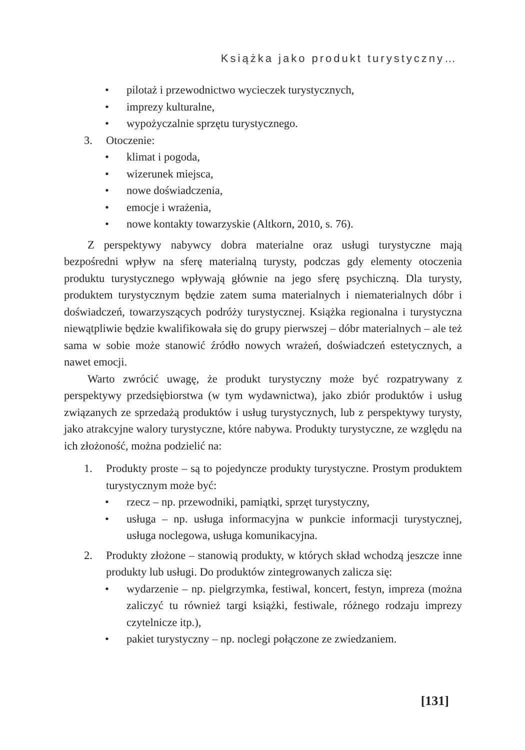Książka jako produkt turystyczny…
• pilotaż i przewodnictwo wycieczek turystycznych,
• imprezy kulturalne,
• wypożyczalnie sprzętu turystycznego.
3. Otoczenie:
• klimat i pogoda,
• wizerunek miejsca,
• nowe doświadczenia,
• emocje i wrażenia,
• nowe kontakty towarzyskie (Altkorn, 2010, s. 76).
Z perspektywy nabywcy dobra materialne oraz usługi turystyczne mają bezpośredni wpływ na sferę materialną turysty, podczas gdy elementy otoczenia produktu turystycznego wpływają głównie na jego sferę psychiczną. Dla turysty, produktem turystycznym będzie zatem suma materialnych i niematerialnych dóbr i doświadczeń, towarzyszących podróży turystycznej. Książka regionalna i turystyczna niewątpliwie będzie kwalifikowała się do grupy pierwszej – dóbr materialnych – ale też sama w sobie może stanowić źródło nowych wrażeń, doświadczeń estetycznych, a nawet emocji.
Warto zwrócić uwagę, że produkt turystyczny może być rozpatrywany z perspektywy przedsiębiorstwa (w tym wydawnictwa), jako zbiór produktów i usług związanych ze sprzedażą produktów i usług turystycznych, lub z perspektywy turysty, jako atrakcyjne walory turystyczne, które nabywa. Produkty turystyczne, ze względu na ich złożoność, można podzielić na:
1. Produkty proste – są to pojedyncze produkty turystyczne. Prostym produktem turystycznym może być:
• rzecz – np. przewodniki, pamiątki, sprzęt turystyczny,
• usługa – np. usługa informacyjna w punkcie informacji turystycznej, usługa noclegowa, usługa komunikacyjna.
2. Produkty złożone – stanowią produkty, w których skład wchodzą jeszcze inne produkty lub usługi. Do produktów zintegrowanych zalicza się:
• wydarzenie – np. pielgrzymka, festiwal, koncert, festyn, impreza (można zaliczyć tu również targi książki, festiwale, różnego rodzaju imprezy czytelnicze itp.),
• pakiet turystyczny – np. noclegi połączone ze zwiedzaniem.
[131]